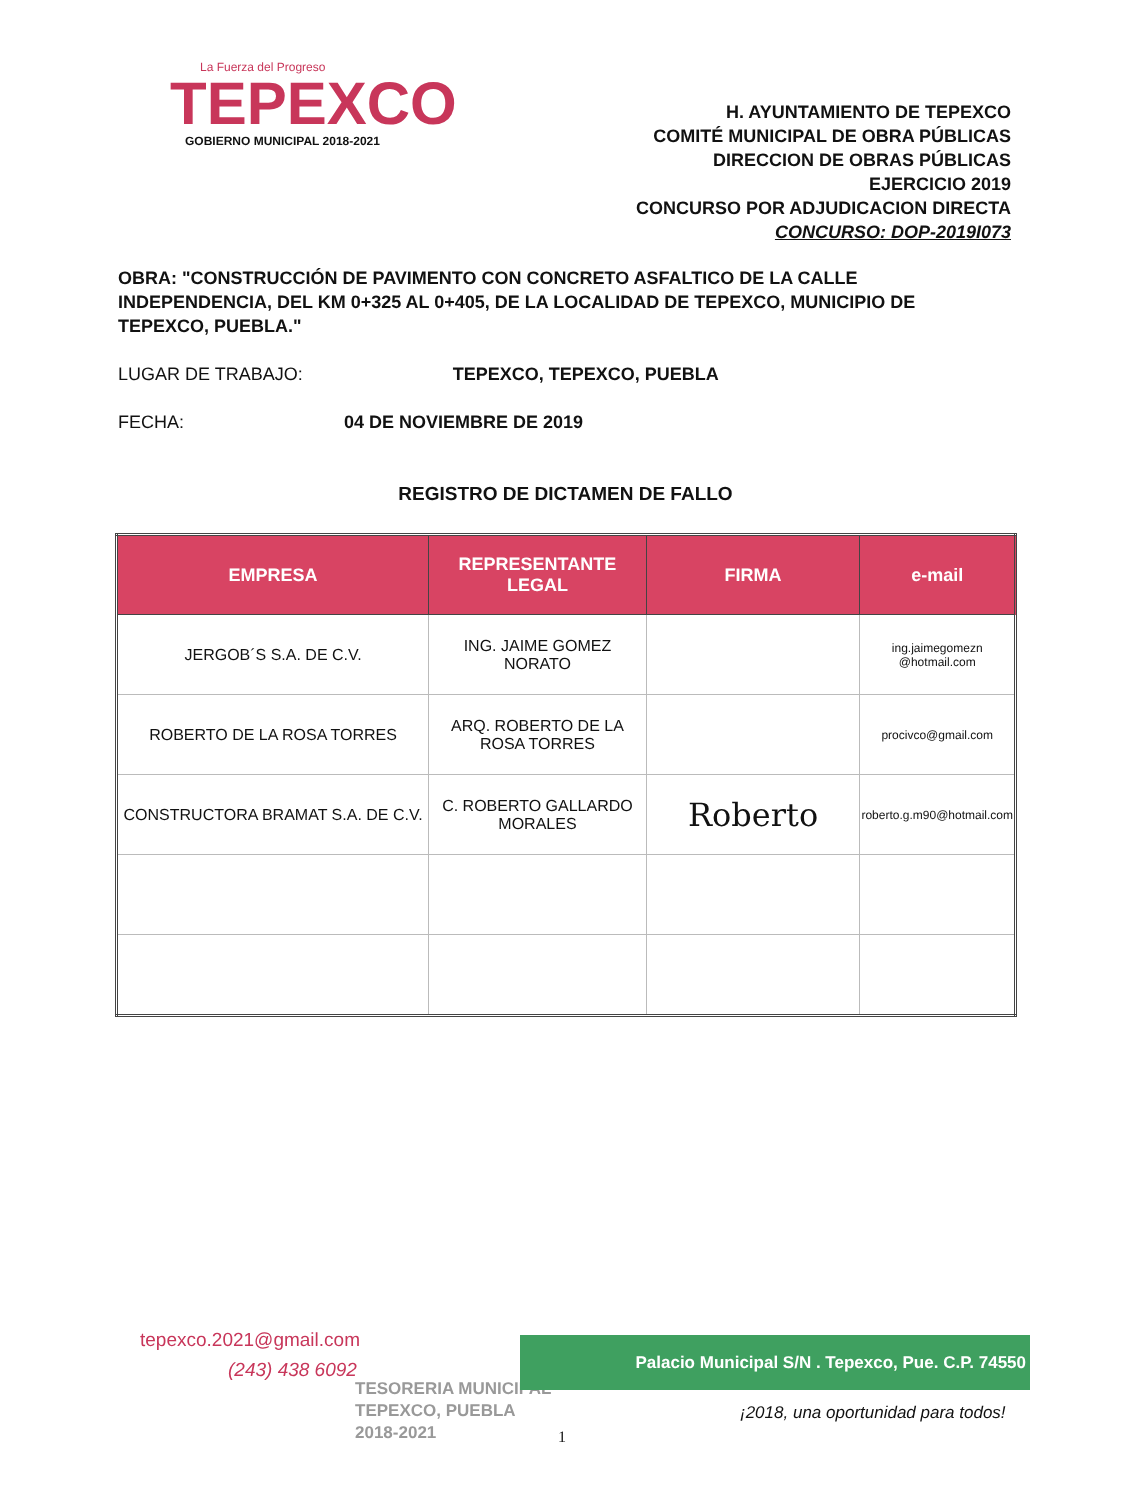La Fuerza del Progreso
TEPEXCO
GOBIERNO MUNICIPAL 2018-2021
H. AYUNTAMIENTO DE TEPEXCO
COMITÉ MUNICIPAL DE OBRA PÚBLICAS
DIRECCION DE OBRAS PÚBLICAS
EJERCICIO 2019
CONCURSO POR ADJUDICACION DIRECTA
CONCURSO: DOP-2019I073
OBRA: "CONSTRUCCIÓN DE PAVIMENTO CON CONCRETO ASFALTICO DE LA CALLE INDEPENDENCIA, DEL KM 0+325 AL 0+405, DE LA LOCALIDAD DE TEPEXCO, MUNICIPIO DE TEPEXCO, PUEBLA."
LUGAR DE TRABAJO: TEPEXCO, TEPEXCO, PUEBLA
FECHA: 04 DE NOVIEMBRE DE 2019
REGISTRO DE DICTAMEN DE FALLO
| EMPRESA | REPRESENTANTE LEGAL | FIRMA | e-mail |
| --- | --- | --- | --- |
| JERGOB´S S.A. DE C.V. | ING. JAIME GOMEZ NORATO | | ing.jaimegomezn @hotmail.com |
| ROBERTO DE LA ROSA TORRES | ARQ. ROBERTO DE LA ROSA TORRES | | procivco@gmail.com |
| CONSTRUCTORA BRAMAT S.A. DE C.V. | C. ROBERTO GALLARDO MORALES | Roberto | roberto.g.m90@hotmail.com |
tepexco.2021@gmail.com
(243) 438 6092
TESORERIA MUNICIPAL
TEPEXCO, PUEBLA
2018-2021
Palacio Municipal S/N . Tepexco, Pue. C.P. 74550
¡2018, una oportunidad para todos!
1